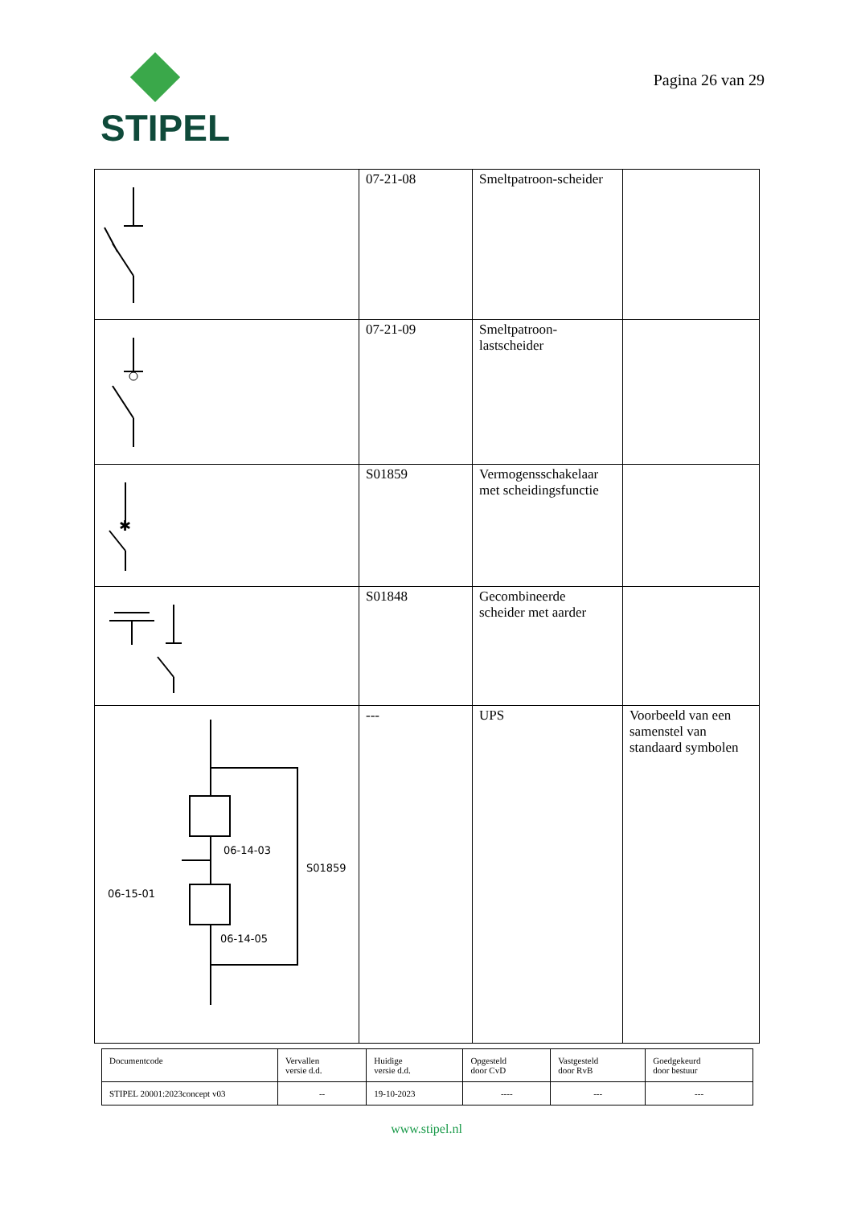STIPEL
Pagina 26 van 29
| | 07-21-08 | Smeltpatroon-scheider | |
| | 07-21-09 | Smeltpatroon- lastscheider | |
| ✱ | S01859 | Vermogensschakelaar met scheidingsfunctie | |
| | S01848 | Gecombineerde scheider met aarder | |
| 06-14-03 S01859 06-15-01 06-14-05 | --- | UPS | Voorbeeld van een samenstel van standaard symbolen |
| Documentcode | Vervallen versie d.d. | Huidige versie d.d. | Opgesteld door CvD | Vastgesteld door RvB | Goedgekeurd door bestuur |
| STIPEL 20001:2023concept v03 | -- | 19-10-2023 | ---- | --- | --- |
www.stipel.nl